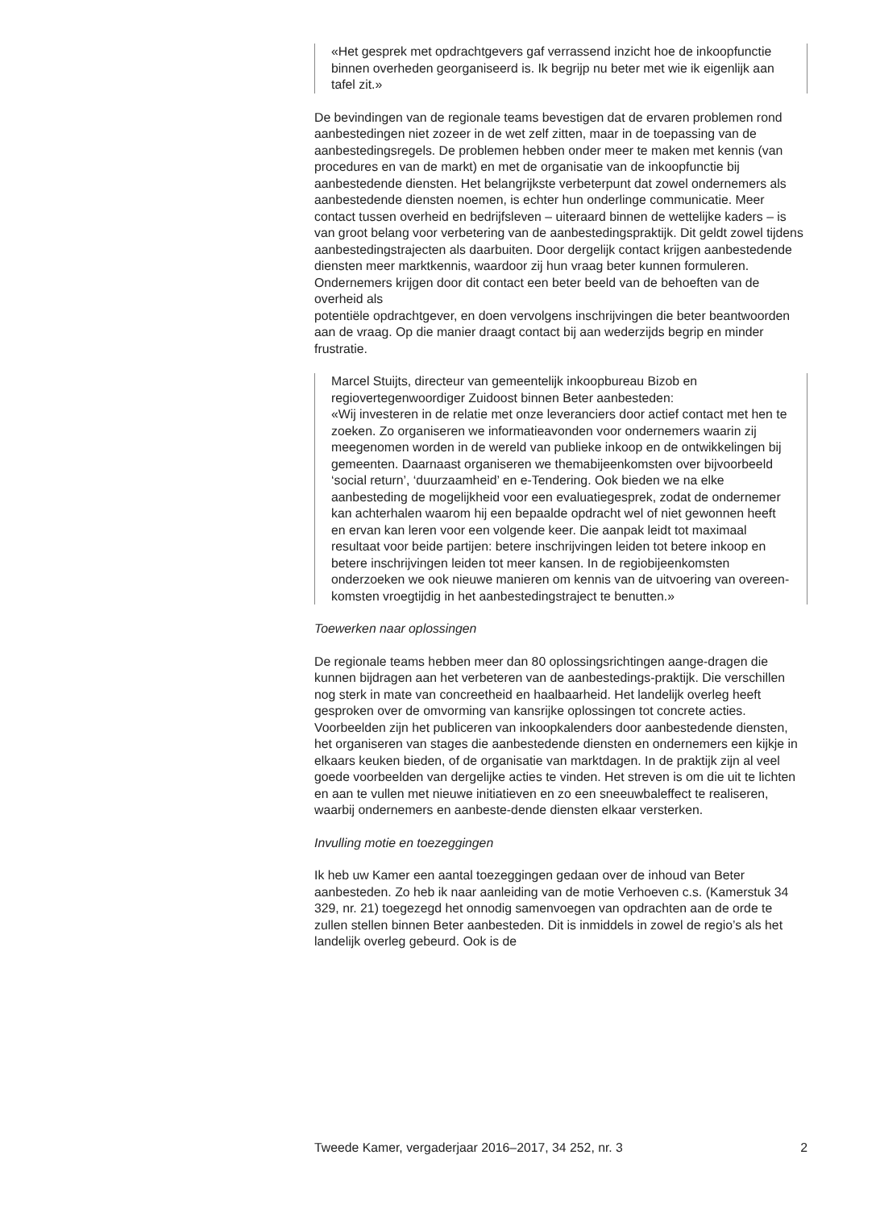«Het gesprek met opdrachtgevers gaf verrassend inzicht hoe de inkoopfunctie binnen overheden georganiseerd is. Ik begrijp nu beter met wie ik eigenlijk aan tafel zit.»
De bevindingen van de regionale teams bevestigen dat de ervaren problemen rond aanbestedingen niet zozeer in de wet zelf zitten, maar in de toepassing van de aanbestedingsregels. De problemen hebben onder meer te maken met kennis (van procedures en van de markt) en met de organisatie van de inkoopfunctie bij aanbestedende diensten. Het belangrijkste verbeterpunt dat zowel ondernemers als aanbestedende diensten noemen, is echter hun onderlinge communicatie. Meer contact tussen overheid en bedrijfsleven – uiteraard binnen de wettelijke kaders – is van groot belang voor verbetering van de aanbestedingspraktijk. Dit geldt zowel tijdens aanbestedingstrajecten als daarbuiten. Door dergelijk contact krijgen aanbestedende diensten meer marktkennis, waardoor zij hun vraag beter kunnen formuleren. Ondernemers krijgen door dit contact een beter beeld van de behoeften van de overheid als
potentiële opdrachtgever, en doen vervolgens inschrijvingen die beter beantwoorden aan de vraag. Op die manier draagt contact bij aan wederzijds begrip en minder frustratie.
Marcel Stuijts, directeur van gemeentelijk inkoopbureau Bizob en regiovertegenwoordiger Zuidoost binnen Beter aanbesteden:
«Wij investeren in de relatie met onze leveranciers door actief contact met hen te zoeken. Zo organiseren we informatieavonden voor ondernemers waarin zij meegenomen worden in de wereld van publieke inkoop en de ontwikkelingen bij gemeenten. Daarnaast organiseren we themabijeenkomsten over bijvoorbeeld ‘social return’, ‘duurzaamheid’ en e-Tendering. Ook bieden we na elke aanbesteding de mogelijkheid voor een evaluatiegesprek, zodat de ondernemer kan achterhalen waarom hij een bepaalde opdracht wel of niet gewonnen heeft en ervan kan leren voor een volgende keer. Die aanpak leidt tot maximaal resultaat voor beide partijen: betere inschrijvingen leiden tot betere inkoop en betere inschrijvingen leiden tot meer kansen. In de regiobijeenkomsten onderzoeken we ook nieuwe manieren om kennis van de uitvoering van overeen-komsten vroegtijdig in het aanbestedingstraject te benutten.»
Toewerken naar oplossingen
De regionale teams hebben meer dan 80 oplossingsrichtingen aange-dragen die kunnen bijdragen aan het verbeteren van de aanbestedings-praktijk. Die verschillen nog sterk in mate van concreetheid en haalbaarheid. Het landelijk overleg heeft gesproken over de omvorming van kansrijke oplossingen tot concrete acties. Voorbeelden zijn het publiceren van inkoopkalenders door aanbestedende diensten, het organiseren van stages die aanbestedende diensten en ondernemers een kijkje in elkaars keuken bieden, of de organisatie van marktdagen. In de praktijk zijn al veel goede voorbeelden van dergelijke acties te vinden. Het streven is om die uit te lichten en aan te vullen met nieuwe initiatieven en zo een sneeuwbaleffect te realiseren, waarbij ondernemers en aanbeste-dende diensten elkaar versterken.
Invulling motie en toezeggingen
Ik heb uw Kamer een aantal toezeggingen gedaan over de inhoud van Beter aanbesteden. Zo heb ik naar aanleiding van de motie Verhoeven c.s. (Kamerstuk 34 329, nr. 21) toegezegd het onnodig samenvoegen van opdrachten aan de orde te zullen stellen binnen Beter aanbesteden. Dit is inmiddels in zowel de regio’s als het landelijk overleg gebeurd. Ook is de
Tweede Kamer, vergaderjaar 2016–2017, 34 252, nr. 3 2